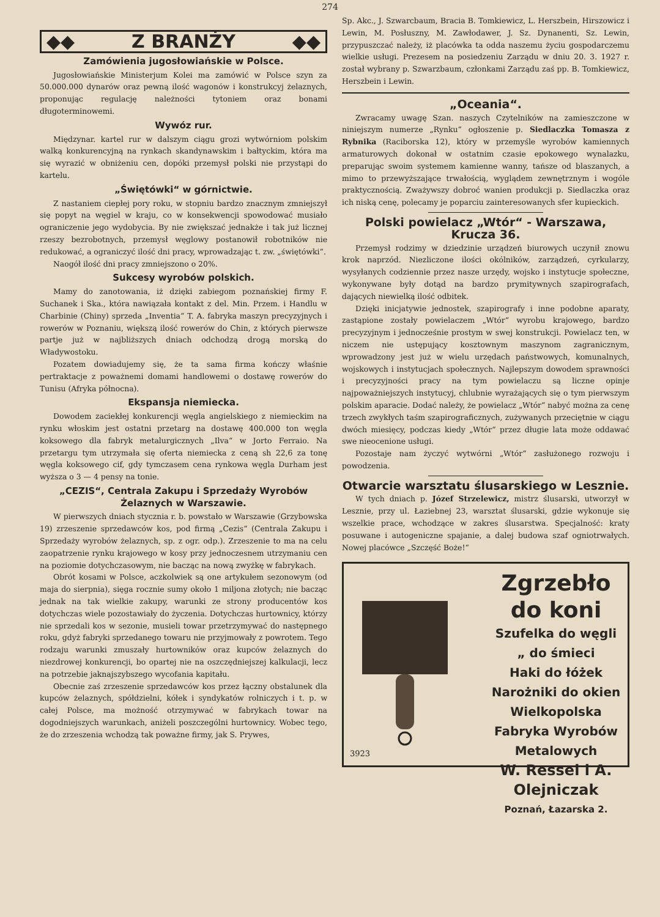274
◆◆ Z BRANŻY ◆◆
Zamówienia jugosłowiańskie w Polsce.
Jugosłowiańskie Ministerjum Kolei ma zamówić w Polsce szyn za 50.000.000 dynarów oraz pewną ilość wagonów i konstrukcyj żelaznych, proponując regulację należności tytoniem oraz bonami długoterminowemi.
Wywóz rur.
Międzynar. kartel rur w dalszym ciągu grozi wytwórniom polskim walką konkurencyjną na rynkach skandynawskim i bałtyckim, która ma się wyrazić w obniżeniu cen, dopóki przemysł polski nie przystąpi do kartelu.
„Świętówki“ w górnictwie.
Z nastaniem ciepłej pory roku, w stopniu bardzo znacznym zmniejszył się popyt na węgiel w kraju, co w konsekwencji spowodować musiało ograniczenie jego wydobycia. By nie zwiększać jednakże i tak już licznej rzeszy bezrobotnych, przemysł węglowy postanowił robotników nie redukować, a ograniczyć ilość dni pracy, wprowadzając t. zw. „świętówki“.
Naogół ilość dni pracy zmniejszono o 20%.
Sukcesy wyrobów polskich.
Mamy do zanotowania, iż dzięki zabiegom poznańskiej firmy F. Suchanek i Ska., która nawiązała kontakt z del. Min. Przem. i Handlu w Charbinie (Chiny) sprzeda „Inventia“ T. A. fabryka maszyn precyzyjnych i rowerów w Poznaniu, większą ilość rowerów do Chin, z których pierwsze partje już w najbliższych dniach odchodzą drogą morską do Władywostoku.
Pozatem dowiadujemy się, że ta sama firma kończy właśnie pertraktacje z poważnemi domami handlowemi o dostawę rowerów do Tunisu (Afryka północna).
Ekspansja niemiecka.
Dowodem zaciekłej konkurencji węgla angielskiego z niemieckim na rynku włoskim jest ostatni przetarg na dostawę 400.000 ton węgla koksowego dla fabryk metalurgicznych „Ilva“ w Jorto Ferraio. Na przetargu tym utrzymała się oferta niemiecka z ceną sh 22,6 za tonę węgla koksowego cif, gdy tymczasem cena rynkowa węgla Durham jest wyższa o 3 — 4 pensy na tonie.
„CEZIS“, Centrala Zakupu i Sprzedaży Wyrobów Żelaznych w Warszawie.
W pierwszych dniach stycznia r. b. powstało w Warszawie (Grzybowska 19) zrzeszenie sprzedawców kos, pod firmą „Cezis“ (Centrala Zakupu i Sprzedaży wyrobów żelaznych, sp. z ogr. odp.). Zrzeszenie to ma na celu zaopatrzenie rynku krajowego w kosy przy jednoczesnem utrzymaniu cen na poziomie dotychczasowym, nie bacząc na nową zwyżkę w fabrykach.
Obrót kosami w Polsce, aczkolwiek są one artykułem sezonowym (od maja do sierpnia), sięga rocznie sumy około 1 miljona złotych; nie bacząc jednak na tak wielkie zakupy, warunki ze strony producentów kos dotychczas wiele pozostawiały do życzenia. Dotychczas hurtownicy, którzy nie sprzedali kos w sezonie, musieli towar przetrzymywać do następnego roku, gdyż fabryki sprzedanego towaru nie przyjmowały z powrotem. Tego rodzaju warunki zmuszały hurtowników oraz kupców żelaznych do niezdrowej konkurencji, bo opartej nie na oszczędniejszej kalkulacji, lecz na potrzebie jaknajszybszego wycofania kapitału.
Obecnie zaś zrzeszenie sprzedawców kos przez łączny obstalunek dla kupców żelaznych, spółdzielni, kółek i syndykatów rolniczych i t. p. w całej Polsce, ma możność otrzymywać w fabrykach towar na dogodniejszych warunkach, aniżeli poszczególni hurtownicy. Wobec tego, że do zrzeszenia wchodzą tak poważne firmy, jak S. Prywes,
Sp. Akc., J. Szwarcbaum, Bracia B. Tomkiewicz, L. Herszbein, Hirszowicz i Lewin, M. Posłuszny, M. Zawłodawer, J. Sz. Dynanenti, Sz. Lewin, przypuszczać należy, iż placówka ta odda naszemu życiu gospodarczemu wielkie usługi. Prezesem na posiedzeniu Zarządu w dniu 20. 3. 1927 r. został wybrany p. Szwarzbaum, członkami Zarządu zaś pp. B. Tomkiewicz, Herszbein i Lewin.
„Oceania“.
Zwracamy uwagę Szan. naszych Czytelników na zamieszczone w niniejszym numerze „Rynku“ ogłoszenie p. Siedlaczka Tomasza z Rybnika (Raciborska 12), który w przemyśle wyrobów kamiennych armaturowych dokonał w ostatnim czasie epokowego wynalazku, preparując swoim systemem kamienne wanny, tańsze od blaszanych, a mimo to przewyższające trwałością, wyglądem zewnętrznym i wogóle praktycznością. Zważywszy dobroć wanien produkcji p. Siedlaczka oraz ich niską cenę, polecamy je poparciu zainteresowanych sfer kupieckich.
Polski powielacz „Wtór“ - Warszawa, Krucza 36.
Przemysł rodzimy w dziedzinie urządzeń biurowych uczynił znowu krok naprzód. Niezliczone ilości okólników, zarządzeń, cyrkularzy, wysyłanych codziennie przez nasze urzędy, wojsko i instytucje społeczne, wykonywane były dotąd na bardzo prymitywnych szapirografach, dających niewielką ilość odbitek.
Dzięki inicjatywie jednostek, szapirografy i inne podobne aparaty, zastąpione zostały powielaczem „Wtór“ wyrobu krajowego, bardzo precyzyjnym i jednocześnie prostym w swej konstrukcji. Powielacz ten, w niczem nie ustępujący kosztownym maszynom zagranicznym, wprowadzony jest już w wielu urzędach państwowych, komunalnych, wojskowych i instytucjach społecznych. Najlepszym dowodem sprawności i precyzyjności pracy na tym powielaczu są liczne opinje najpoważniejszych instytucyj, chlubnie wyrażających się o tym pierwszym polskim aparacie. Dodać należy, że powielacz „Wtór“ nabyć można za cenę trzech zwykłych taśm szapirograficznych, zużywanych przeciętnie w ciągu dwóch miesięcy, podczas kiedy „Wtór“ przez długie lata może oddawać swe nieocenione usługi.
Pozostaje nam życzyć wytwórni „Wtór“ zasłużonego rozwoju i powodzenia.
Otwarcie warsztatu ślusarskiego w Lesznie.
W tych dniach p. Józef Strzelewicz, mistrz ślusarski, utworzył w Lesznie, przy ul. Łaziebnej 23, warsztat ślusarski, gdzie wykonuje się wszelkie prace, wchodzące w zakres ślusarstwa. Specjalność: kraty posuwane i autogeniczne spajanie, a dalej budowa szaf ogniotrwałych. Nowej placówce „Szczęść Boże!“
3923
Zgrzebło do koni
Szufelka do węgli
„ do śmieci
Haki do łóżek
Narożniki do okien
Wielkopolska
Fabryka Wyrobów Metalowych
W. Ressel i A. Olejniczak
Poznań, Łazarska 2.